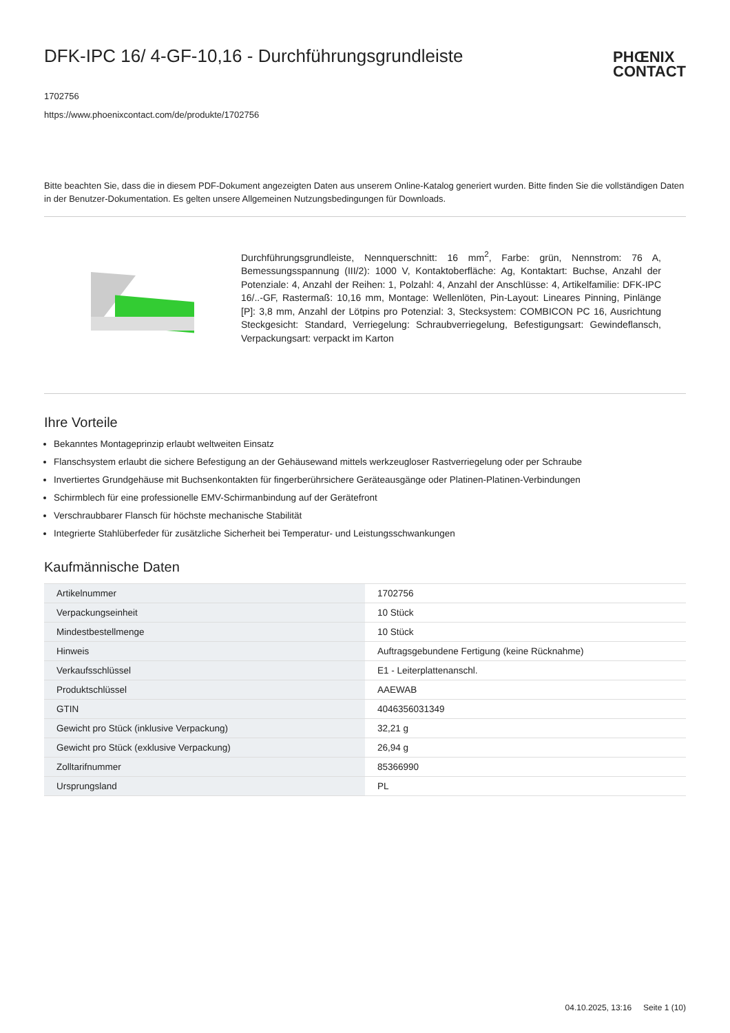DFK-IPC 16/ 4-GF-10,16 - Durchführungsgrundleiste
PHŒNIX
CONTACT
1702756
https://www.phoenixcontact.com/de/produkte/1702756
Bitte beachten Sie, dass die in diesem PDF-Dokument angezeigten Daten aus unserem Online-Katalog generiert wurden. Bitte finden Sie die vollständigen Daten in der Benutzer-Dokumentation. Es gelten unsere Allgemeinen Nutzungsbedingungen für Downloads.
Durchführungsgrundleiste, Nennquerschnitt: 16 mm<sup>2</sup>, Farbe: grün, Nennstrom: 76 A, Bemessungsspannung (III/2): 1000 V, Kontaktoberfläche: Ag, Kontaktart: Buchse, Anzahl der Potenziale: 4, Anzahl der Reihen: 1, Polzahl: 4, Anzahl der Anschlüsse: 4, Artikelfamilie: DFK-IPC 16/..-GF, Rastermaß: 10,16 mm, Montage: Wellenlöten, Pin-Layout: Lineares Pinning, Pinlänge [P]: 3,8 mm, Anzahl der Lötpins pro Potenzial: 3, Stecksystem: COMBICON PC 16, Ausrichtung Steckgesicht: Standard, Verriegelung: Schraubverriegelung, Befestigungsart: Gewindeflansch, Verpackungsart: verpackt im Karton
Ihre Vorteile
Bekanntes Montageprinzip erlaubt weltweiten Einsatz
Flanschsystem erlaubt die sichere Befestigung an der Gehäusewand mittels werkzeugloser Rastverriegelung oder per Schraube
Invertiertes Grundgehäuse mit Buchsenkontakten für fingerberührsichere Geräteausgänge oder Platinen-Platinen-Verbindungen
Schirmblech für eine professionelle EMV-Schirmanbindung auf der Gerätefront
Verschraubbarer Flansch für höchste mechanische Stabilität
Integrierte Stahlüberfeder für zusätzliche Sicherheit bei Temperatur- und Leistungsschwankungen
Kaufmännische Daten
| Artikelnummer | 1702756 |
| Verpackungseinheit | 10 Stück |
| Mindestbestellmenge | 10 Stück |
| Hinweis | Auftragsgebundene Fertigung (keine Rücknahme) |
| Verkaufsschlüssel | E1 - Leiterplattenanschl. |
| Produktschlüssel | AAEWAB |
| GTIN | 4046356031349 |
| Gewicht pro Stück (inklusive Verpackung) | 32,21 g |
| Gewicht pro Stück (exklusive Verpackung) | 26,94 g |
| Zolltarifnummer | 85366990 |
| Ursprungsland | PL |
04.10.2025, 13:16 Seite 1 (10)